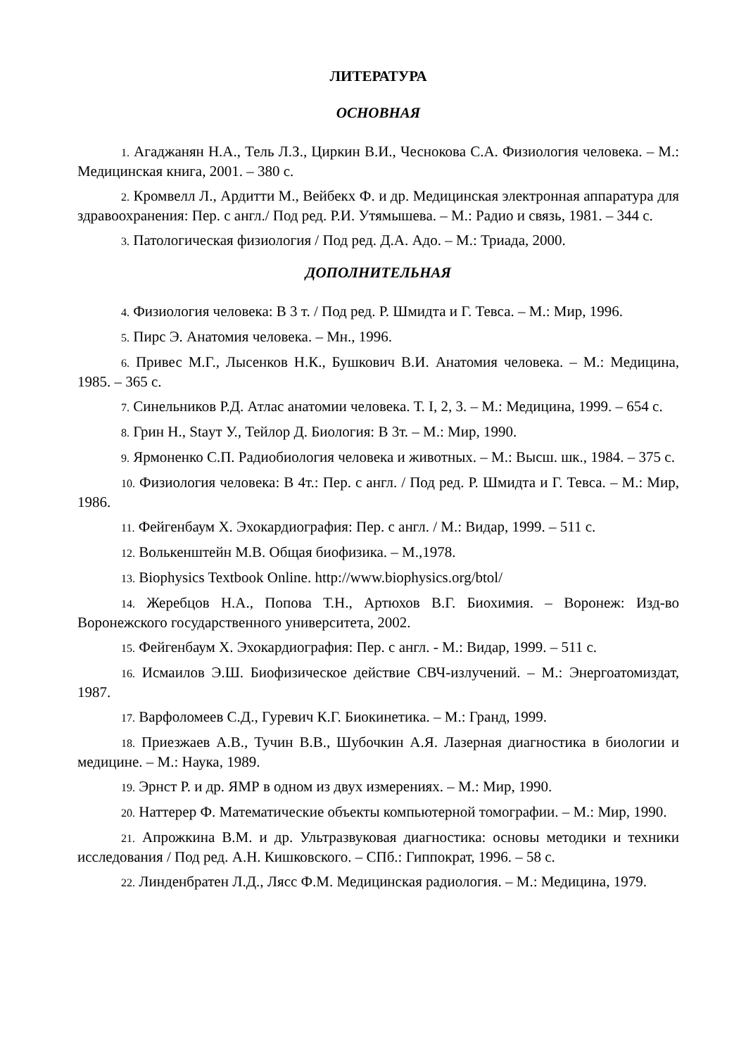ЛИТЕРАТУРА
ОСНОВНАЯ
1. Агаджанян Н.А., Тель Л.З., Циркин В.И., Чеснокова С.А. Физиология человека. – М.: Медицинская книга, 2001. – 380 с.
2. Кромвелл Л., Ардитти М., Вейбекх Ф. и др. Медицинская электронная аппаратура для здравоохранения: Пер. с англ./ Под ред. Р.И. Утямышева. – М.: Радио и связь, 1981. – 344 с.
3. Патологическая физиология / Под ред. Д.А. Адо. – М.: Триада, 2000.
ДОПОЛНИТЕЛЬНАЯ
4. Физиология человека: В 3 т. / Под ред. Р. Шмидта и Г. Тевса. – М.: Мир, 1996.
5. Пирс Э. Анатомия человека. – Мн., 1996.
6. Привес М.Г., Лысенков Н.К., Бушкович В.И. Анатомия человека. – М.: Медицина, 1985. – 365 с.
7. Синельников Р.Д. Атлас анатомии человека. Т. I, 2, 3. – М.: Медицина, 1999. – 654 с.
8. Грин Н., Staут У., Тейлор Д. Биология: В 3т. – М.: Мир, 1990.
9. Ярмоненко С.П. Радиобиология человека и животных. – М.: Высш. шк., 1984. – 375 с.
10. Физиология человека: В 4т.: Пер. с англ. / Под ред. Р. Шмидта и Г. Тевса. – М.: Мир, 1986.
11. Фейгенбаум Х. Эхокардиография: Пер. с англ. / М.: Видар, 1999. – 511 с.
12. Волькенштейн М.В. Общая биофизика. – М.,1978.
13. Biophysics Textbook Online. http://www.biophysics.org/btol/
14. Жеребцов Н.А., Попова Т.Н., Артюхов В.Г. Биохимия. – Воронеж: Изд-во Воронежского государственного университета, 2002.
15. Фейгенбаум Х. Эхокардиография: Пер. с англ. - М.: Видар, 1999. – 511 с.
16. Исмаилов Э.Ш. Биофизическое действие СВЧ-излучений. – М.: Энергоатомиздат, 1987.
17. Варфоломеев С.Д., Гуревич К.Г. Биокинетика. – М.: Гранд, 1999.
18. Приезжаев А.В., Тучин В.В., Шубочкин А.Я. Лазерная диагностика в биологии и медицине. – М.: Наука, 1989.
19. Эрнст Р. и др. ЯМР в одном из двух измерениях. – М.: Мир, 1990.
20. Наттерер Ф. Математические объекты компьютерной томографии. – М.: Мир, 1990.
21. Апрожкина В.М. и др. Ультразвуковая диагностика: основы методики и техники исследования / Под ред. А.Н. Кишковского. – СПб.: Гиппократ, 1996. – 58 с.
22. Линденбратен Л.Д., Лясс Ф.М. Медицинская радиология. – М.: Медицина, 1979.